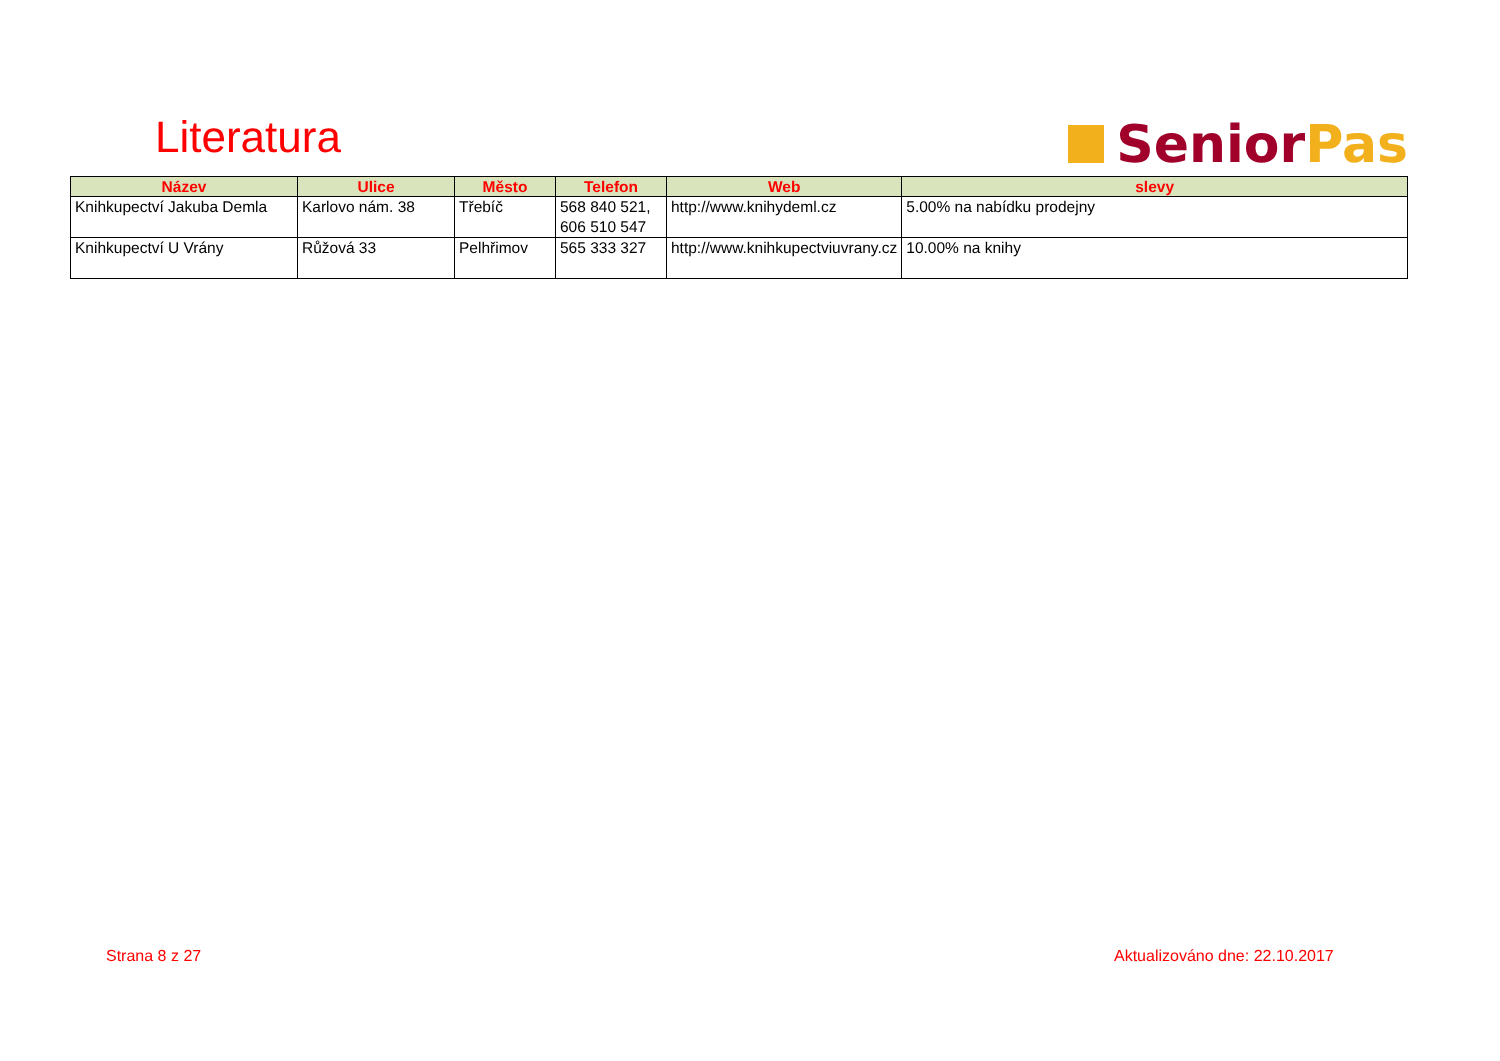Literatura Senior Pas
| Název | Ulice | Město | Telefon | Web | slevy |
| --- | --- | --- | --- | --- | --- |
| Knihkupectví Jakuba Demla | Karlovo nám. 38 | Třebíč | 568 840 521, 606 510 547 | http://www.knihydeml.cz | 5.00% na nabídku prodejny |
| Knihkupectví U Vrány | Růžová 33 | Pelhřimov | 565 333 327 | http://www.knihkupectviuvrany.cz | 10.00% na knihy |
Strana 8 z 27 Aktualizováno dne: 22.10.2017